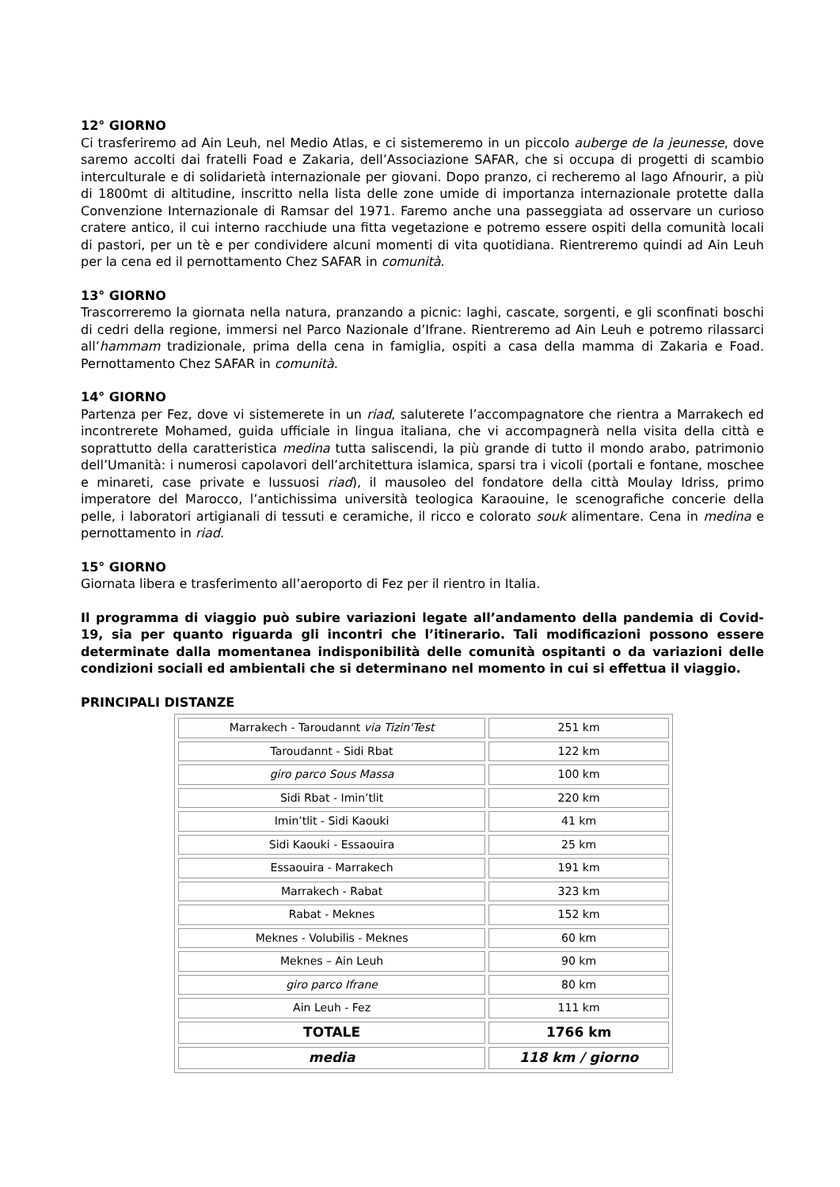12° GIORNO
Ci trasferiremo ad Ain Leuh, nel Medio Atlas, e ci sistemeremo in un piccolo auberge de la jeunesse, dove saremo accolti dai fratelli Foad e Zakaria, dell’Associazione SAFAR, che si occupa di progetti di scambio interculturale e di solidarietà internazionale per giovani. Dopo pranzo, ci recheremo al lago Afnourir, a più di 1800mt di altitudine, inscritto nella lista delle zone umide di importanza internazionale protette dalla Convenzione Internazionale di Ramsar del 1971. Faremo anche una passeggiata ad osservare un curioso cratere antico, il cui interno racchiude una fitta vegetazione e potremo essere ospiti della comunità locali di pastori, per un tè e per condividere alcuni momenti di vita quotidiana. Rientreremo quindi ad Ain Leuh per la cena ed il pernottamento Chez SAFAR in comunità.
13° GIORNO
Trascorreremo la giornata nella natura, pranzando a picnic: laghi, cascate, sorgenti, e gli sconfinati boschi di cedri della regione, immersi nel Parco Nazionale d’Ifrane. Rientreremo ad Ain Leuh e potremo rilassarci all’hammam tradizionale, prima della cena in famiglia, ospiti a casa della mamma di Zakaria e Foad. Pernottamento Chez SAFAR in comunità.
14° GIORNO
Partenza per Fez, dove vi sistemerete in un riad, saluterete l’accompagnatore che rientra a Marrakech ed incontrerete Mohamed, guida ufficiale in lingua italiana, che vi accompagnerà nella visita della città e soprattutto della caratteristica medina tutta saliscendi, la più grande di tutto il mondo arabo, patrimonio dell’Umanità: i numerosi capolavori dell’architettura islamica, sparsi tra i vicoli (portali e fontane, moschee e minareti, case private e lussuosi riad), il mausoleo del fondatore della città Moulay Idriss, primo imperatore del Marocco, l’antichissima università teologica Karaouine, le scenografiche concerie della pelle, i laboratori artigianali di tessuti e ceramiche, il ricco e colorato souk alimentare. Cena in medina e pernottamento in riad.
15° GIORNO
Giornata libera e trasferimento all’aeroporto di Fez per il rientro in Italia.
Il programma di viaggio può subire variazioni legate all’andamento della pandemia di Covid-19, sia per quanto riguarda gli incontri che l’itinerario. Tali modificazioni possono essere determinate dalla momentanea indisponibilità delle comunità ospitanti o da variazioni delle condizioni sociali ed ambientali che si determinano nel momento in cui si effettua il viaggio.
PRINCIPALI DISTANZE
| Marrakech - Taroudannt via Tizin'Test | 251 km |
| Taroudannt - Sidi Rbat | 122 km |
| giro parco Sous Massa | 100 km |
| Sidi Rbat - Imin’tlit | 220 km |
| Imin’tlit - Sidi Kaouki | 41 km |
| Sidi Kaouki - Essaouira | 25 km |
| Essaouira - Marrakech | 191 km |
| Marrakech - Rabat | 323 km |
| Rabat - Meknes | 152 km |
| Meknes - Volubilis - Meknes | 60 km |
| Meknes – Ain Leuh | 90 km |
| giro parco Ifrane | 80 km |
| Ain Leuh - Fez | 111 km |
| TOTALE | 1766 km |
| media | 118 km / giorno |